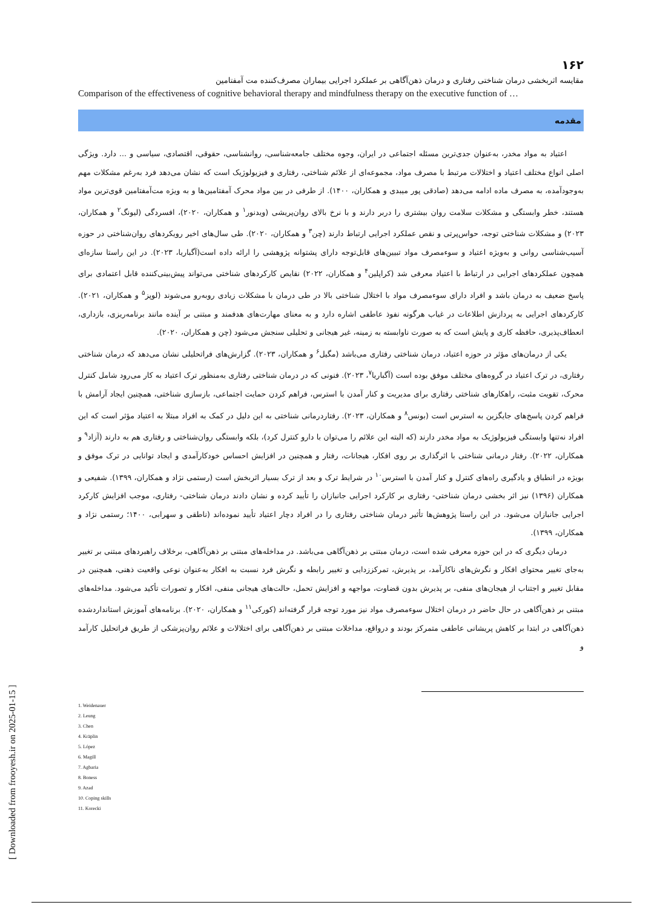[ Downloaded from frooyesh.ir on 2025-01-15 ]
۱۶۲
مقایسه اثربخشی درمان شناختی رفتاری و درمان ذهن‌آگاهی بر عملکرد اجرایی بیماران مصرف‌کننده مت آمفتامین
Comparison of the effectiveness of cognitive behavioral therapy and mindfulness therapy on the executive function of …
مقدمه
اعتیاد به مواد مخدر، به‌عنوان جدی‌ترین مسئله اجتماعی در ایران، وجوه مختلف جامعه‌شناسی، روانشناسی، حقوقی، اقتصادی، سیاسی و ... دارد. ویژگی اصلی انواع مختلف اعتیاد و اختلالات مرتبط با مصرف مواد، مجموعه‌ای از علائم شناختی، رفتاری و فیزیولوژیک است که نشان می‌دهد فرد به‌رغم مشکلات مهم به‌وجودآمده، به مصرف ماده ادامه می‌دهد (صادقی پور میبدی و همکاران، ۱۴۰۰). از طرفی در بین مواد محرک آمفتامین‌ها و به ویژه مت‌آمفتامین قوی‌ترین مواد هستند، خطر وابستگی و مشکلات سلامت روان بیشتری را دربر دارند و با نرخ بالای روان‌پریشی (ویدنور<sup>۱</sup> و همکاران، ۲۰۲۰)، افسردگی (لیونگ<sup>۲</sup> و همکاران، ۲۰۲۳) و مشکلات شناختی توجه، حواس‌پرتی و نقص عملکرد اجرایی ارتباط دارند (چن<sup>۳</sup> و همکاران، ۲۰۲۰). طی سال‌های اخیر رویکردهای روان‌شناختی در حوزه آسیب‌شناسی روانی و به‌ویژه اعتیاد و سوءمصرف مواد تبیین‌های قابل‌توجه دارای پشتوانه پژوهشی را ارائه داده است(آگباریا، ۲۰۲۳). در این راستا سازه‌ای همچون عملکردهای اجرایی در ارتباط با اعتیاد معرفی شد (کراپلین<sup>۴</sup> و همکاران، ۲۰۲۲) نقایص کارکردهای شناختی می‌تواند پیش‌بینی‌کننده قابل اعتمادی برای پاسخ ضعیف به درمان باشد و افراد دارای سوءمصرف مواد با اختلال شناختی بالا در طی درمان با مشکلات زیادی روبه‌رو می‌شوند (لوپز<sup>۵</sup> و همکاران، ۲۰۲۱). کارکردهای اجرایی به پردازش اطلاعات در غیاب هرگونه نفوذ عاطفی اشاره دارد و به معنای مهارت‌های هدفمند و مبتنی بر آینده مانند برنامه‌ریزی، بازداری، انعطاف‌پذیری، حافظه کاری و پایش است که به صورت ناوابسته به زمینه، غیر هیجانی و تحلیلی سنجش می‌شود (چن و همکاران، ۲۰۲۰).
یکی از درمان‌های مؤثر در حوزه اعتیاد، درمان شناختی رفتاری می‌باشد (مگیل<sup>۶</sup> و همکاران، ۲۰۲۳). گزارش‌های فراتحلیلی نشان می‌دهد که درمان شناختی رفتاری، در ترک اعتیاد در گروه‌های مختلف موفق بوده است (آگباریا<sup>۷</sup>، ۲۰۲۳). فنونی که در درمان شناختی رفتاری به‌منظور ترک اعتیاد به کار می‌رود شامل کنترل محرک، تقویت مثبت، راهکارهای شناختی رفتاری برای مدیریت و کنار آمدن با استرس، فراهم کردن حمایت اجتماعی، بازسازی شناختی، همچنین ایجاد آرامش با فراهم کردن پاسخ‌های جایگزین به استرس است (بونس<sup>۸</sup> و همکاران، ۲۰۲۳). رفتاردرمانی شناختی به این دلیل در کمک به افراد مبتلا به اعتیاد مؤثر است که این افراد نه‌تنها وابستگی فیزیولوژیک به مواد مخدر دارند (که البته این علائم را می‌توان با دارو کنترل کرد)، بلکه وابستگی روان‌شناختی و رفتاری هم به دارند (آزاد<sup>۹</sup> و همکاران، ۲۰۲۲). رفتار درمانی شناختی با اثرگذاری بر روی افکار، هیجانات، رفتار و همچنین در افزایش احساس خودکارآمدی و ایجاد توانایی در ترک موفق و بویژه در انطباق و یادگیری راه‌های کنترل و کنار آمدن با استرس<sup>۱۰</sup> در شرایط ترک و بعد از ترک بسیار اثربخش است (رستمی نژاد و همکاران، ۱۳۹۹). شفیعی و همکاران (۱۳۹۶) نیز اثر بخشی درمان شناختی- رفتاری بر کارکرد اجرایی جانبازان را تأیید کرده و نشان دادند درمان شناختی- رفتاری، موجب افزایش کارکرد اجرایی جانبازان می‌شود. در این راستا پژوهش‌ها تأثیر درمان شناختی رفتاری را در افراد دچار اعتیاد تأیید نموده‌اند (ناطقی و سهرابی، ۱۴۰۰؛ رستمی نژاد و همکاران، ۱۳۹۹).
درمان دیگری که در این حوزه معرفی شده است، درمان مبتنی بر ذهن‌آگاهی می‌باشد. در مداخله‌های مبتنی بر ذهن‌آگاهی، برخلاف راهبردهای مبتنی بر تغییر به‌جای تغییر محتوای افکار و نگرش‌های ناکارآمد، بر پذیرش، تمرکززدایی و تغییر رابطه و نگرش فرد نسبت به افکار به‌عنوان نوعی واقعیت ذهنی، همچنین در مقابل تغییر و اجتناب از هیجان‌های منفی، بر پذیرش بدون قضاوت، مواجهه و افزایش تحمل، حالت‌های هیجانی منفی، افکار و تصورات تأکید می‌شود. مداخله‌های مبتنی بر ذهن‌آگاهی در حال حاضر در درمان اختلال سوءمصرف مواد نیز مورد توجه قرار گرفته‌اند (کورکی<sup>۱۱</sup> و همکاران، ۲۰۲۰). برنامه‌های آموزش استانداردشده ذهن‌آگاهی در ابتدا بر کاهش پریشانی عاطفی متمرکز بودند و درواقع، مداخلات مبتنی بر ذهن‌آگاهی برای اختلالات و علائم روان‌پزشکی از طریق فراتحلیل کارآمد و
1. Weidenauer
2. Leung
3. Chen
4. Kräplin
5. López
6. Magill
7. Agbaria
8. Boness
9. Azad
10. Coping skills
11. Korecki